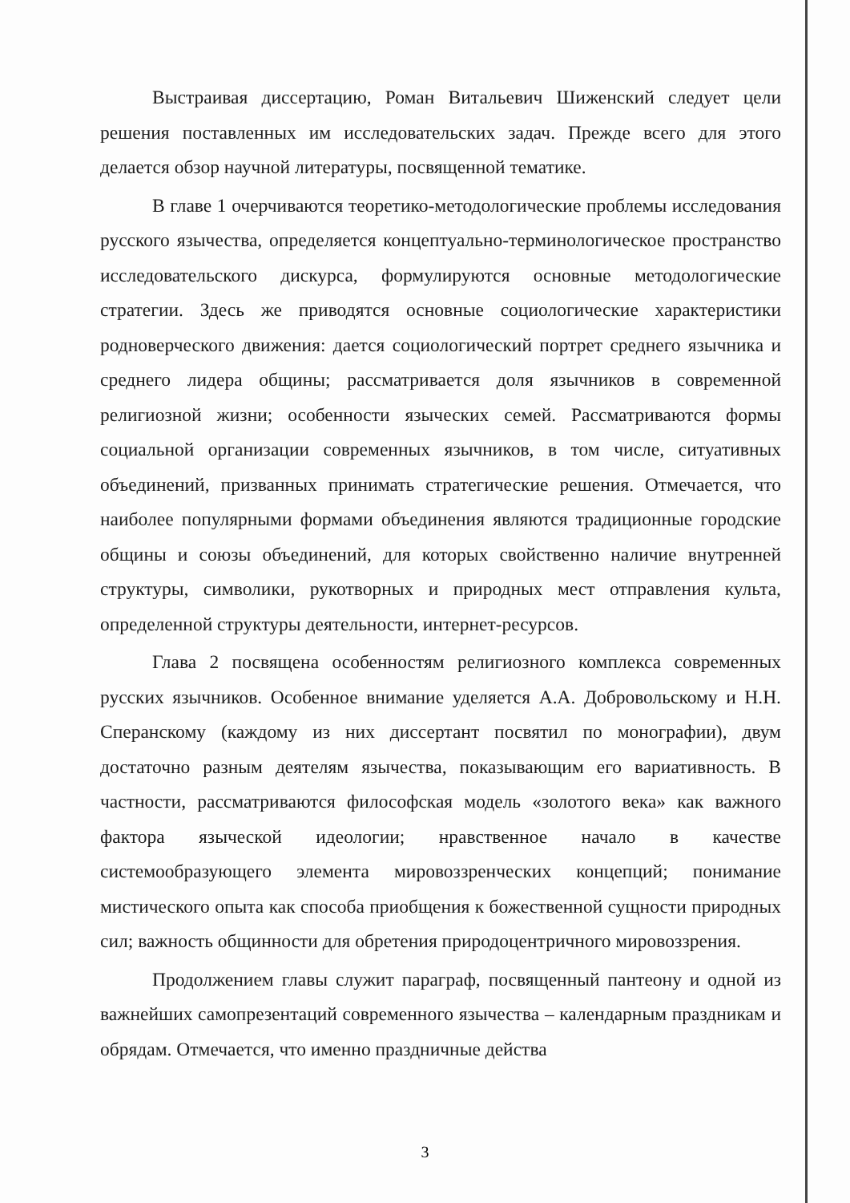Выстраивая диссертацию, Роман Витальевич Шиженский следует цели решения поставленных им исследовательских задач. Прежде всего для этого делается обзор научной литературы, посвященной тематике.
В главе 1 очерчиваются теоретико-методологические проблемы исследования русского язычества, определяется концептуально-терминологическое пространство исследовательского дискурса, формулируются основные методологические стратегии. Здесь же приводятся основные социологические характеристики родноверческого движения: дается социологический портрет среднего язычника и среднего лидера общины; рассматривается доля язычников в современной религиозной жизни; особенности языческих семей. Рассматриваются формы социальной организации современных язычников, в том числе, ситуативных объединений, призванных принимать стратегические решения. Отмечается, что наиболее популярными формами объединения являются традиционные городские общины и союзы объединений, для которых свойственно наличие внутренней структуры, символики, рукотворных и природных мест отправления культа, определенной структуры деятельности, интернет-ресурсов.
Глава 2 посвящена особенностям религиозного комплекса современных русских язычников. Особенное внимание уделяется А.А. Добровольскому и Н.Н. Сперанскому (каждому из них диссертант посвятил по монографии), двум достаточно разным деятелям язычества, показывающим его вариативность. В частности, рассматриваются философская модель «золотого века» как важного фактора языческой идеологии; нравственное начало в качестве системообразующего элемента мировоззренческих концепций; понимание мистического опыта как способа приобщения к божественной сущности природных сил; важность общинности для обретения природоцентричного мировоззрения.
Продолжением главы служит параграф, посвященный пантеону и одной из важнейших самопрезентаций современного язычества – календарным праздникам и обрядам. Отмечается, что именно праздничные действа
3